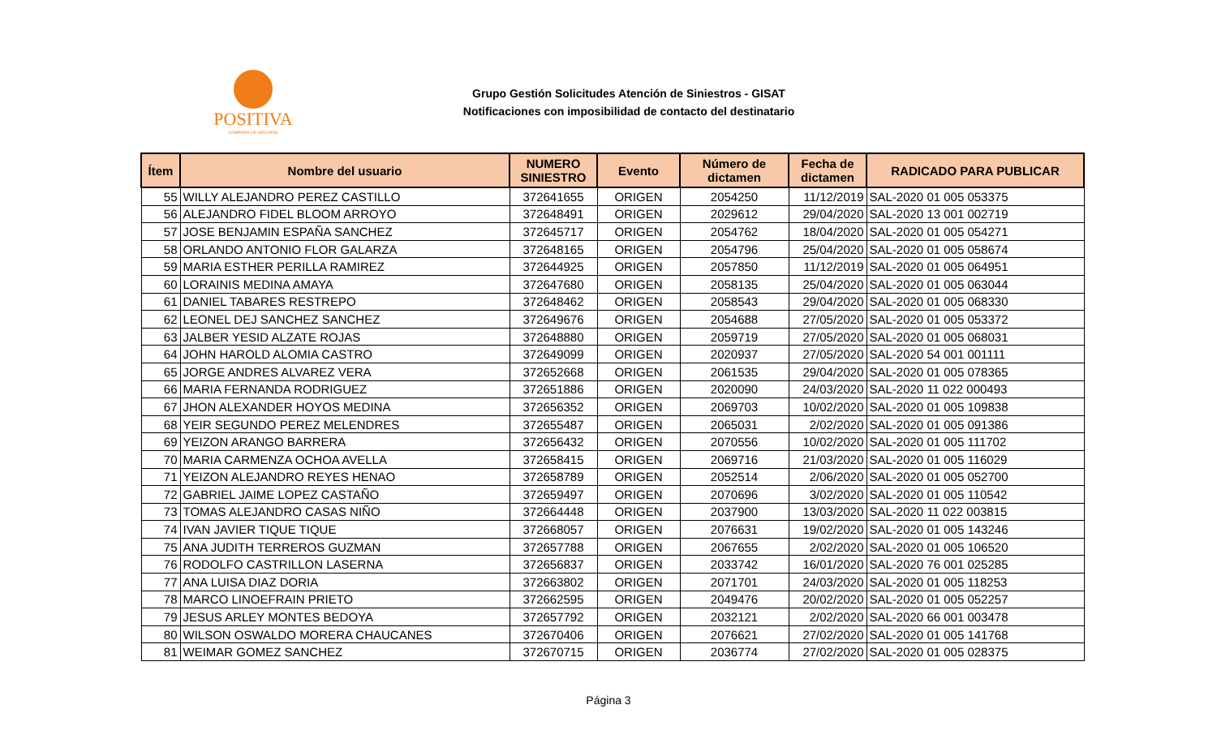POSITIVA
COMPAÑIA DE SEGUROS
Grupo Gestión Solicitudes Atención de Siniestros - GISAT
Notificaciones con imposibilidad de contacto del destinatario
| Ítem | Nombre del usuario | NUMERO SINIESTRO | Evento | Número de dictamen | Fecha de dictamen | RADICADO PARA PUBLICAR |
| --- | --- | --- | --- | --- | --- | --- |
| 55 | WILLY ALEJANDRO PEREZ CASTILLO | 372641655 | ORIGEN | 2054250 | 11/12/2019 | SAL-2020 01 005 053375 |
| 56 | ALEJANDRO FIDEL BLOOM ARROYO | 372648491 | ORIGEN | 2029612 | 29/04/2020 | SAL-2020 13 001 002719 |
| 57 | JOSE BENJAMIN ESPAÑA SANCHEZ | 372645717 | ORIGEN | 2054762 | 18/04/2020 | SAL-2020 01 005 054271 |
| 58 | ORLANDO ANTONIO FLOR GALARZA | 372648165 | ORIGEN | 2054796 | 25/04/2020 | SAL-2020 01 005 058674 |
| 59 | MARIA ESTHER PERILLA RAMIREZ | 372644925 | ORIGEN | 2057850 | 11/12/2019 | SAL-2020 01 005 064951 |
| 60 | LORAINIS MEDINA AMAYA | 372647680 | ORIGEN | 2058135 | 25/04/2020 | SAL-2020 01 005 063044 |
| 61 | DANIEL TABARES RESTREPO | 372648462 | ORIGEN | 2058543 | 29/04/2020 | SAL-2020 01 005 068330 |
| 62 | LEONEL DEJ SANCHEZ SANCHEZ | 372649676 | ORIGEN | 2054688 | 27/05/2020 | SAL-2020 01 005 053372 |
| 63 | JALBER YESID ALZATE ROJAS | 372648880 | ORIGEN | 2059719 | 27/05/2020 | SAL-2020 01 005 068031 |
| 64 | JOHN HAROLD ALOMIA CASTRO | 372649099 | ORIGEN | 2020937 | 27/05/2020 | SAL-2020 54 001 001111 |
| 65 | JORGE ANDRES ALVAREZ VERA | 372652668 | ORIGEN | 2061535 | 29/04/2020 | SAL-2020 01 005 078365 |
| 66 | MARIA FERNANDA RODRIGUEZ | 372651886 | ORIGEN | 2020090 | 24/03/2020 | SAL-2020 11 022 000493 |
| 67 | JHON ALEXANDER HOYOS MEDINA | 372656352 | ORIGEN | 2069703 | 10/02/2020 | SAL-2020 01 005 109838 |
| 68 | YEIR SEGUNDO PEREZ MELENDRES | 372655487 | ORIGEN | 2065031 | 2/02/2020 | SAL-2020 01 005 091386 |
| 69 | YEIZON ARANGO BARRERA | 372656432 | ORIGEN | 2070556 | 10/02/2020 | SAL-2020 01 005 111702 |
| 70 | MARIA CARMENZA OCHOA AVELLA | 372658415 | ORIGEN | 2069716 | 21/03/2020 | SAL-2020 01 005 116029 |
| 71 | YEIZON ALEJANDRO REYES HENAO | 372658789 | ORIGEN | 2052514 | 2/06/2020 | SAL-2020 01 005 052700 |
| 72 | GABRIEL JAIME LOPEZ CASTAÑO | 372659497 | ORIGEN | 2070696 | 3/02/2020 | SAL-2020 01 005 110542 |
| 73 | TOMAS ALEJANDRO CASAS NIÑO | 372664448 | ORIGEN | 2037900 | 13/03/2020 | SAL-2020 11 022 003815 |
| 74 | IVAN JAVIER TIQUE TIQUE | 372668057 | ORIGEN | 2076631 | 19/02/2020 | SAL-2020 01 005 143246 |
| 75 | ANA JUDITH TERREROS GUZMAN | 372657788 | ORIGEN | 2067655 | 2/02/2020 | SAL-2020 01 005 106520 |
| 76 | RODOLFO CASTRILLON LASERNA | 372656837 | ORIGEN | 2033742 | 16/01/2020 | SAL-2020 76 001 025285 |
| 77 | ANA LUISA DIAZ DORIA | 372663802 | ORIGEN | 2071701 | 24/03/2020 | SAL-2020 01 005 118253 |
| 78 | MARCO LINOEFRAIN PRIETO | 372662595 | ORIGEN | 2049476 | 20/02/2020 | SAL-2020 01 005 052257 |
| 79 | JESUS ARLEY MONTES BEDOYA | 372657792 | ORIGEN | 2032121 | 2/02/2020 | SAL-2020 66 001 003478 |
| 80 | WILSON OSWALDO MORERA CHAUCANES | 372670406 | ORIGEN | 2076621 | 27/02/2020 | SAL-2020 01 005 141768 |
| 81 | WEIMAR GOMEZ SANCHEZ | 372670715 | ORIGEN | 2036774 | 27/02/2020 | SAL-2020 01 005 028375 |
Página 3